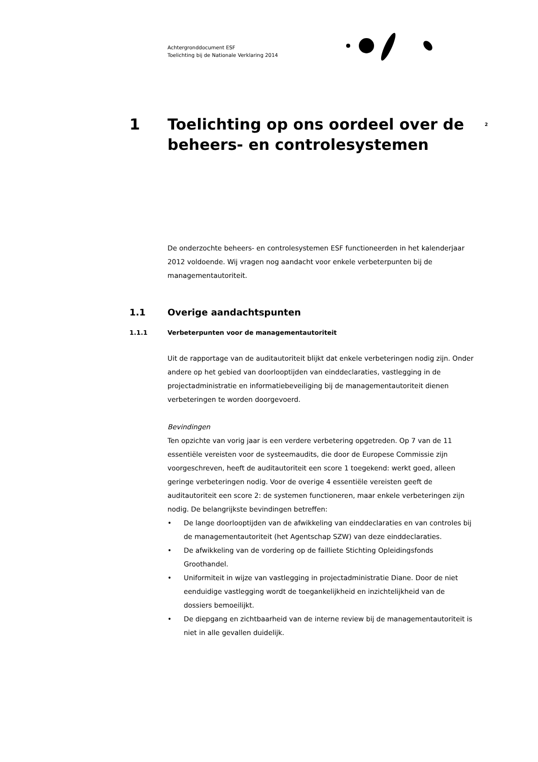Achtergronddocument ESF
Toelichting bij de Nationale Verklaring 2014
2
1 Toelichting op ons oordeel over de beheers- en controlesystemen
De onderzochte beheers- en controlesystemen ESF functioneerden in het kalenderjaar 2012 voldoende. Wij vragen nog aandacht voor enkele verbeterpunten bij de managementautoriteit.
1.1 Overige aandachtspunten
1.1.1 Verbeterpunten voor de managementautoriteit
Uit de rapportage van de auditautoriteit blijkt dat enkele verbeteringen nodig zijn. Onder andere op het gebied van doorlooptijden van einddeclaraties, vastlegging in de projectadministratie en informatiebeveiliging bij de managementautoriteit dienen verbeteringen te worden doorgevoerd.
Bevindingen
Ten opzichte van vorig jaar is een verdere verbetering opgetreden. Op 7 van de 11 essentiële vereisten voor de systeemaudits, die door de Europese Commissie zijn voorgeschreven, heeft de auditautoriteit een score 1 toegekend: werkt goed, alleen geringe verbeteringen nodig. Voor de overige 4 essentiële vereisten geeft de auditautoriteit een score 2: de systemen functioneren, maar enkele verbeteringen zijn nodig. De belangrijkste bevindingen betreffen:
• De lange doorlooptijden van de afwikkeling van einddeclaraties en van controles bij de managementautoriteit (het Agentschap SZW) van deze einddeclaraties.
• De afwikkeling van de vordering op de failliete Stichting Opleidingsfonds Groothandel.
• Uniformiteit in wijze van vastlegging in projectadministratie Diane. Door de niet eenduidige vastlegging wordt de toegankelijkheid en inzichtelijkheid van de dossiers bemoeilijkt.
• De diepgang en zichtbaarheid van de interne review bij de managementautoriteit is niet in alle gevallen duidelijk.